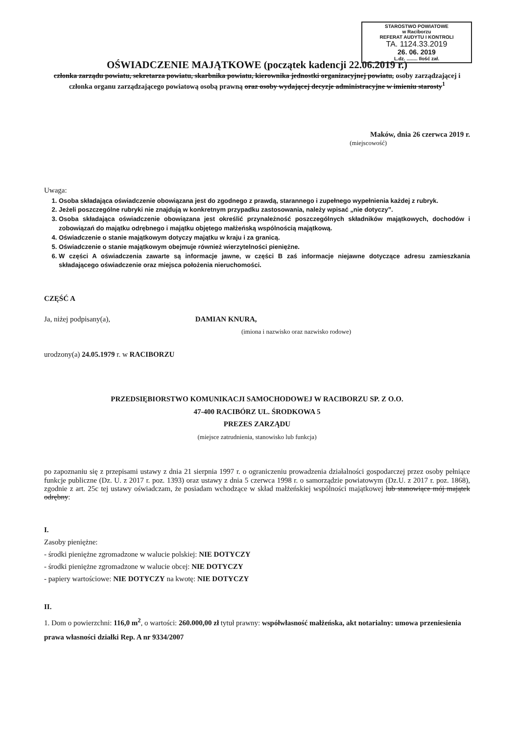STAROSTWO POWIATOWE
w Raciborzu
REFERAT AUDYTU I KONTROLI
TA. 1124.33.2019
26. 06. 2019
L.dz. ........ Ilość zał.
OŚWIADCZENIE MAJĄTKOWE (początek kadencji 22.06.2019 r.)
członka zarządu powiatu, sekretarza powiatu, skarbnika powiatu, kierownika jednostki organizacyjnej powiatu, osoby zarządzającej i członka organu zarządzającego powiatową osobą prawną oraz osoby wydającej decyzje administracyjne w imieniu starosty<sup>1</sup>
Maków, dnia 26 czerwca 2019 r.
(miejscowość)
Uwaga:
1. Osoba składająca oświadczenie obowiązana jest do zgodnego z prawdą, starannego i zupełnego wypełnienia każdej z rubryk.
2. Jeżeli poszczególne rubryki nie znajdują w konkretnym przypadku zastosowania, należy wpisać „nie dotyczy”.
3. Osoba składająca oświadczenie obowiązana jest określić przynależność poszczególnych składników majątkowych, dochodów i zobowiązań do majątku odrębnego i majątku objętego małżeńską wspólnością majątkową.
4. Oświadczenie o stanie majątkowym dotyczy majątku w kraju i za granicą.
5. Oświadczenie o stanie majątkowym obejmuje również wierzytelności pieniężne.
6. W części A oświadczenia zawarte są informacje jawne, w części B zaś informacje niejawne dotyczące adresu zamieszkania składającego oświadczenie oraz miejsca położenia nieruchomości.
CZĘŚĆ A
Ja, niżej podpisany(a), DAMIAN KNURA,
(imiona i nazwisko oraz nazwisko rodowe)
urodzony(a) 24.05.1979 r. w RACIBORZU
PRZEDSIĘBIORSTWO KOMUNIKACJI SAMOCHODOWEJ W RACIBORZU SP. Z O.O.
47-400 RACIBÓRZ UL. ŚRODKOWA 5
PREZES ZARZĄDU
(miejsce zatrudnienia, stanowisko lub funkcja)
po zapoznaniu się z przepisami ustawy z dnia 21 sierpnia 1997 r. o ograniczeniu prowadzenia działalności gospodarczej przez osoby pełniące funkcje publiczne (Dz. U. z 2017 r. poz. 1393) oraz ustawy z dnia 5 czerwca 1998 r. o samorządzie powiatowym (Dz.U. z 2017 r. poz. 1868), zgodnie z art. 25c tej ustawy oświadczam, że posiadam wchodzące w skład małżeńskiej wspólności majątkowej lub stanowiące mój majątek odrębny:
I.
Zasoby pieniężne:
- środki pieniężne zgromadzone w walucie polskiej: NIE DOTYCZY
- środki pieniężne zgromadzone w walucie obcej: NIE DOTYCZY
- papiery wartościowe: NIE DOTYCZY na kwotę: NIE DOTYCZY
II.
1. Dom o powierzchni: 116,0 m<sup>2</sup>, o wartości: 260.000,00 zł tytuł prawny: współwłasność małżeńska, akt notarialny: umowa przeniesienia prawa własności działki Rep. A nr 9334/2007